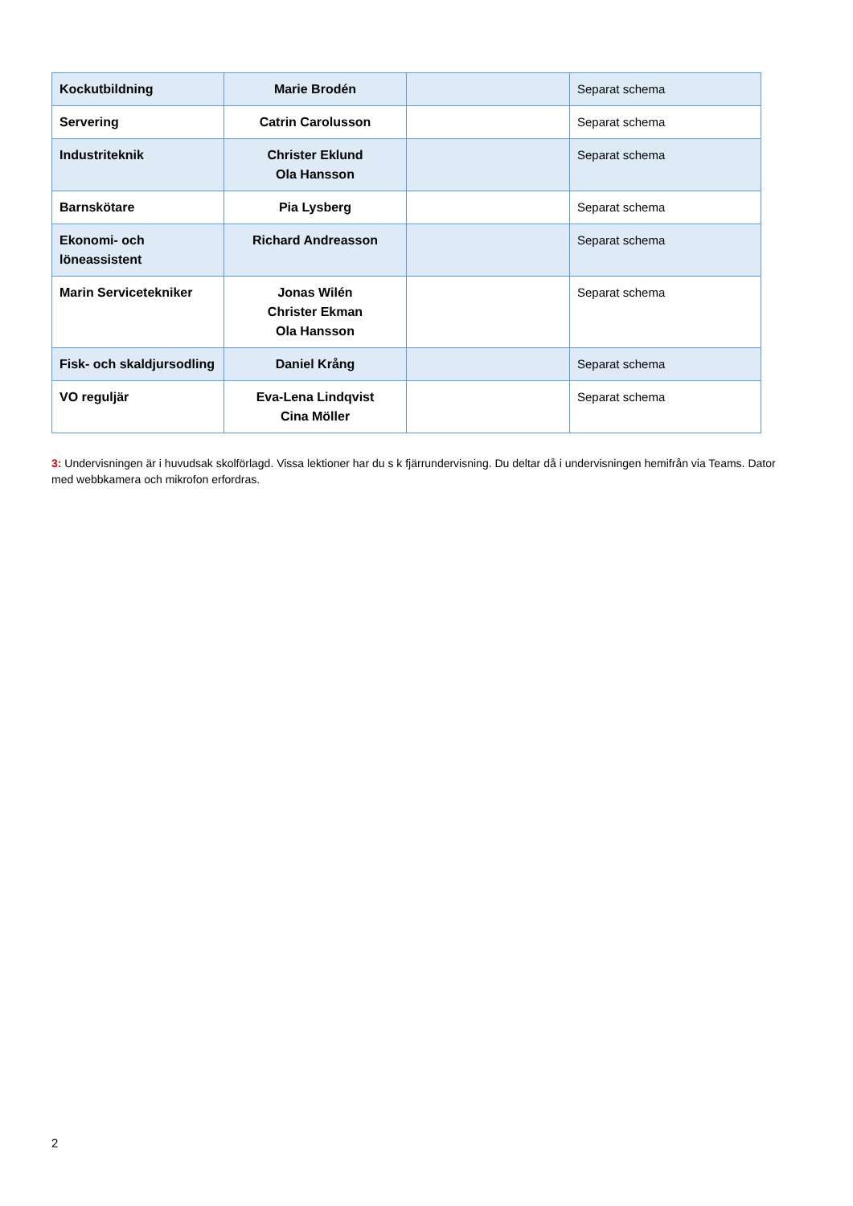| Kockutbildning | Marie Brodén | | Separat schema |
| Servering | Catrin Carolusson | | Separat schema |
| Industriteknik | Christer Eklund Ola Hansson | | Separat schema |
| Barnskötare | Pia Lysberg | | Separat schema |
| Ekonomi- och löneassistent | Richard Andreasson | | Separat schema |
| Marin Servicetekniker | Jonas Wilén Christer Ekman Ola Hansson | | Separat schema |
| Fisk- och skaldjursodling | Daniel Krång | | Separat schema |
| VO reguljär | Eva-Lena Lindqvist Cina Möller | | Separat schema |
3: Undervisningen är i huvudsak skolförlagd. Vissa lektioner har du s k fjärrundervisning. Du deltar då i undervisningen hemifrån via Teams. Dator med webbkamera och mikrofon erfordras.
2